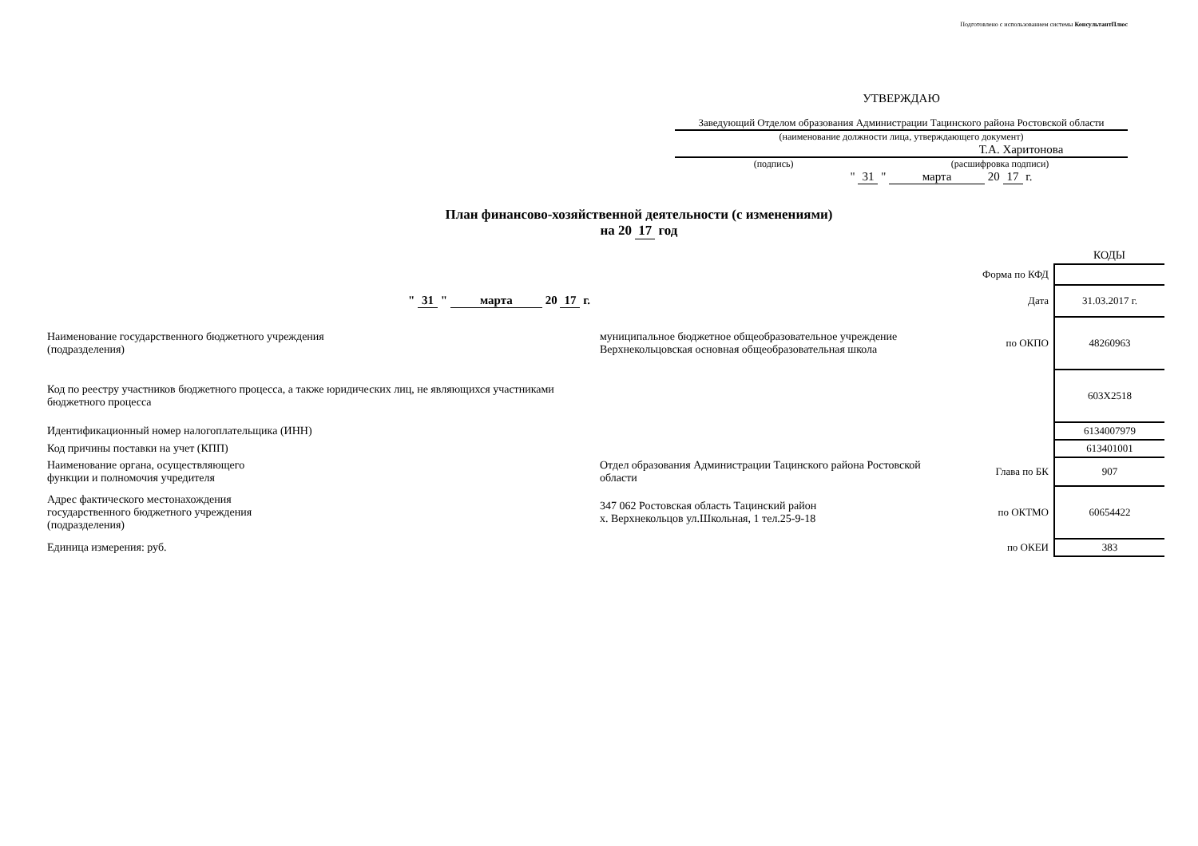Подготовлено с использованием системы КонсультантПлюс
УТВЕРЖДАЮ
Заведующий Отделом образования Администрации Тацинского района Ростовской области
(наименование должности лица, утверждающего документ)
Т.А. Харитонова
(подпись) (расшифровка подписи)
" 31 " марта 20 17 г.
План финансово-хозяйственной деятельности (с изменениями)
на 20 17 год
| | | | КОДЫ |
| | | Форма по КФД | |
| " 31 " марта 20 17 г. | | Дата | 31.03.2017 г. |
| Наименование государственного бюджетного учреждения (подразделения) | муниципальное бюджетное общеобразовательное учреждение Верхнекольцовская основная общеобразовательная школа | по ОКПО | 48260963 |
| Код по реестру участников бюджетного процесса, а также юридических лиц, не являющихся участниками бюджетного процесса | | | 603Х2518 |
| Идентификационный номер налогоплательщика (ИНН) | | | 6134007979 |
| Код причины поставки на учет (КПП) | | | 613401001 |
| Наименование органа, осуществляющего функции и полномочия учредителя | Отдел образования Администрации Тацинского района Ростовской области | Глава по БК | 907 |
| Адрес фактического местонахождения государственного бюджетного учреждения (подразделения) | 347 062 Ростовская область Тацинский район х. Верхнекольцов ул.Школьная, 1 тел.25-9-18 | по ОКТМО | 60654422 |
| Единица измерения: руб. | | по ОКЕИ | 383 |